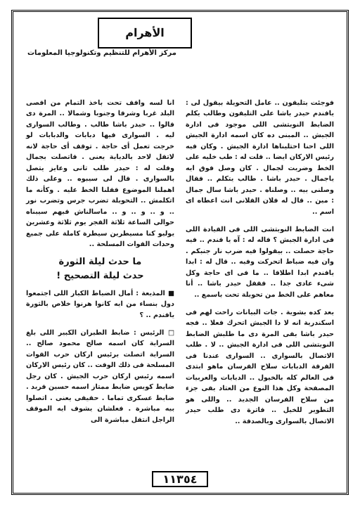الأهرام
مركز الأهرام للتنظيم وتكنولوجيا المعلومات
فوجئت بتليفون .. عامل التحويلة بيقول لى : يافندم حيدر باشا على التليفون وطالب يكلم الضابط النوبتشى اللى موجود فى ادارة الجيش .. المبنى ده كان اسمه ادارة الجيش اللى احنا احتليناها ادارة الجيش . وكان فيه رئيس الاركان ايضا .. قلت له : طب خليه على الخط وضربت لجمال . كان وصل فوق ايه ياجمال . حيدر باشا . طالب يتكلم .. فقال وصلنى بيه .. وصلناه . حيدر باشا سال جمال : مين .. قال له فلان الفلانى انت اعطاه اى اسم ..
انت الضابط النوبتشى اللى فى القيادة اللى فى ادارة الجيش ؟ قاله له : آه يا فندم .. فيه حاجة حصلت .. بيقولوا فيه ضرب نار جنبكم . وان فيه ضباط اتحركت وفيه .. قال له : ابدا يافندم ابدا اطلاقا .. ما فى اى حاجة وكل شىء عادى جدا .. فقفل حيدر باشا .. أنا معاهم على الخط من تحويلة تحت باسمع ..
بعد كده بشوية . جات البيانات راحت لهم فى اسكندرية انه لا دا الجيش اتحرك فعلا .. فجه حيدر باشا بقى المرة دى ما طلبش الضابط النوبتشى اللى فى ادارة الجيش .. لا . طلب الاتصال بالسواري .. السوارى عندنا فى الفرقة الدبابات سلاح الفرسان ماهو ابتدى فى العالم كله بالخيول .. الدبابات والعربيات المصفحة وكل هذا النوع من العتاد بقى جزء من سلاح الفرسان الجديد .. واللى هو التطوير للخيل .. فاترة دى طلب حيدر الاتصال بالسوارى وبالصدفة ..
انا لسه واقف تحت باخذ التمام من اقصى البلد غربا وشرقا وجنوبا وشمالا .. المرة دى قالوا .. حيدر باشا طالب . وطالب السوارى ليه . السوارى فيها دبابات والدبابات لو خرجت تعمل أى حاجة . توقف أى حاجة لانه لاتقل لاحد بالدبابة يعنى . فاتصلت بجمال وقلت له : حيدر طلب تانى وعايز يتصل بالسوارى . قال لى سيبوه .. وعلى ذلك اهملنا الموضوع قفلنا الخط عليه . وكأنه ما اتكلمش .. التحويلة تضرب جرس وتضرب نور .. و .. و .. و .. ماسالناش فيهم سيبناه حوالى الساعة ثلاثة الفجر يوم ثلاثة وعشرين يوليو كنا مسيطرين سيطرة كاملة على جميع وحدات القوات المسلحة ..
ما حدث ليلة الثورة
حدث ليلة التصحيح !
■ المذيعة : أمال الضباط الكبار اللى اجتمعوا دول بنساء من ايه كانوا هرنوا خلاص بالثورة يافندم .. ؟
□ الرئيس : ضابط الطيران الكبير اللى بلغ السراية كان اسمه صالح محمود صالح .. السراية اتصلت برئيس اركان حرب القوات المسلحة فى ذلك الوقت .. كان رئيس الاركان اسمه رئيس اركان حرب الجيش . كان رجل ضابط كويس ضابط ممتاز اسمه حسين فريد . ضابط عسكرى تماما . حقيقى يعنى . اتصلوا بيه مباشرة . فعلشان يشوف ايه الموقف الراجل انتقل مباشرة الى
١١٣٥٤